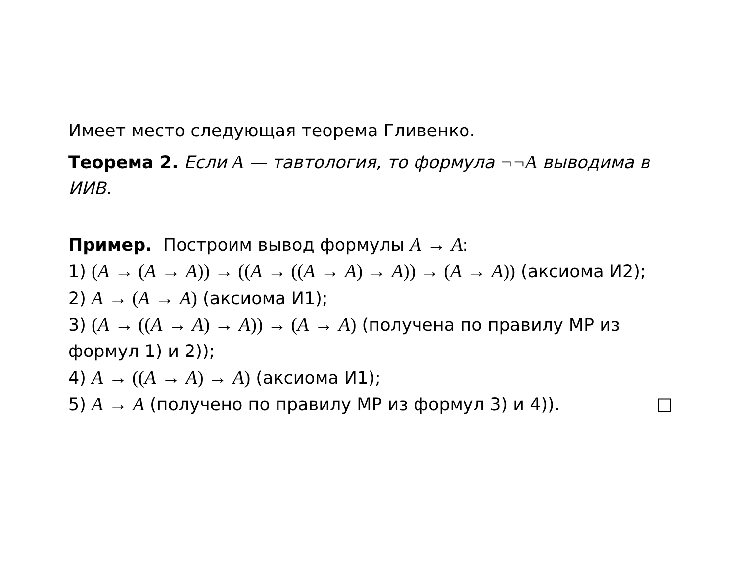Имеет место следующая теорема Гливенко.
Теорема 2. Если A — тавтология, то формула ¬¬A выводима в ИИВ.
Пример. Построим вывод формулы A → A:
1) (A → (A → A)) → ((A → ((A → A) → A)) → (A → A)) (аксиома И2);
2) A → (A → A) (аксиома И1);
3) (A → ((A → A) → A)) → (A → A) (получена по правилу МР из формул 1) и 2));
4) A → ((A → A) → A) (аксиома И1);
5) A → A (получено по правилу МР из формул 3) и 4)). □